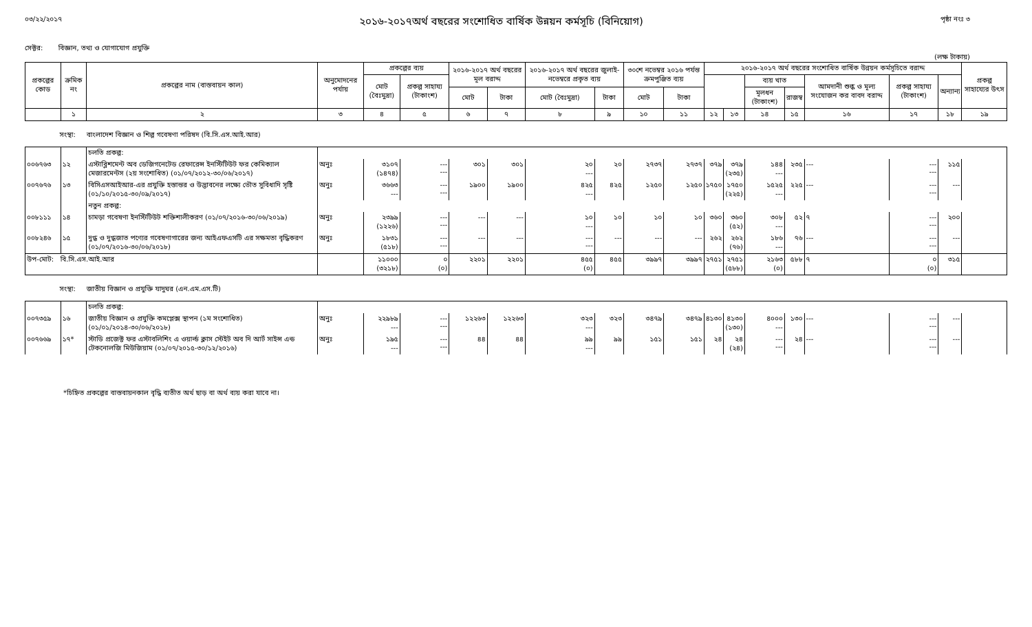০৩/২২/২০১৭
২০১৬-২০১৭অর্থ বছরের সংশোধিত বার্ষিক উন্নয়ন কর্মসূচি (বিনিয়োগ)
পৃষ্ঠা নংঃ ৩
সেক্টর: বিজ্ঞান, তথ্য ও যোগাযোগ প্রযুক্তি
(লক্ষ টাকায়)
| প্রকল্পের কোড | ক্রমিক নং | প্রকল্পের নাম (বাস্তবায়ন কাল) | অনুমোদনের পর্যায় | প্রকল্পের ব্যয় | | ২০১৬-২০১৭ অর্থ বছরের মূল বরাদ্দ | | ২০১৬-২০১৭ অর্থ বছরের জুলাই-নভেম্বরে প্রকৃত ব্যয় | | ৩০শে নভেম্বর ২০১৬ পর্যন্ত ক্রমপুঞ্জিত ব্যয় | | ২০১৬-২০১৭ অর্থ বছরের সংশোধিত বার্ষিক উন্নয়ন কর্মসূচিতে বরাদ্দ | | | | | | | প্রকল্প সাহায্যের উৎস |
| --- | --- | --- | --- | --- | --- | --- | --- | --- | --- | --- | --- | --- | --- | --- | --- | --- | --- | --- | --- |
| | | | | মোট (বৈঃমুদ্রা) | প্রকল্প সাহায্য (টাকাংশ) | | | | | | | | | ব্যয় খাত | | আমদানী শুল্ক ও মূল্য সংযোজন কর বাবদ বরাদ্দ | প্রকল্প সাহায্য (টাকাংশ) | অন্যান্য | |
| | | | | | | মোট | টাকা | মোট (বৈঃমুদ্রা) | টাকা | মোট | টাকা | | | মূলধন (টাকাংশ) | রাজস্ব | | | | |
| | ১ | ২ | ৩ | ৪ | ৫ | ৬ | ৭ | ৮ | ৯ | ১০ | ১১ | ১২ | ১৩ | ১৪ | ১৫ | ১৬ | ১৭ | ১৮ | ১৯ |
| সংস্থা: বাংলাদেশ বিজ্ঞান ও শিল্প গবেষণা পরিষদ (বি.সি.এস.আই.আর) | | | | | | | | | | | | | | | | | | | |
| | | চলতি প্রকল্প: | | | | | | | | | | | | | | | | | |
| ০০৬৭৬৩ | ১২ | এস্টাব্লিশমেন্ট অব ডেজিগনেটেড রেফারেন্স ইনস্টিটিউট ফর কেমিক্যাল মেজারমেন্টস (২য় সংশোধিত) (০১/০৭/২০১২-৩০/০৬/২০১৭) | অনুঃ | ৩১০৭ (১৪৭৪) | --- --- | ৩০১ | ৩০১ | ২০ --- | ২০ | ২৭৩৭ | ২৭৩৭ | ৩৭৯ | ৩৭৯ (২৩৫) | ১৪৪ --- | ২৩৫ | --- | --- --- | ১১৫ | |
| ০০৭৬৭৬ | ১৩ | বিসিএসআইআর-এর প্রযুক্তি হস্তান্তর ও উদ্ভাবনের লক্ষ্যে ভৌত সুবিধাদি সৃষ্টি (০১/১০/২০১৫-৩০/০৯/২০১৭) | অনুঃ | ৩৬৬৩ --- | --- --- | ১৯০০ | ১৯০০ | ৪২৫ --- | ৪২৫ | ১২৫০ | ১২৫০ | ১৭৫০ | ১৭৫০ (২২৫) | ১৫২৫ --- | ২২৫ | --- | --- --- | --- | |
| | | নতুন প্রকল্প: | | | | | | | | | | | | | | | | | |
| ০০৮১১১ | ১৪ | চামড়া গবেষণা ইনস্টিটিউট শক্তিশালীকরণ (০১/০৭/২০১৬-৩০/০৬/২০১৯) | অনুঃ | ২৩৯৯ (১২২৬) | --- --- | --- | --- | ১০ --- | ১০ | ১০ | ১০ | ৩৬০ | ৩৬০ (৫২) | ৩০৮ --- | ৫২ | ৭ | --- --- | ২০০ | |
| ০০৮২৪৬ | ১৫ | দুগ্ধ ও দুগ্ধজাত পণ্যের গবেষণাগারের জন্য আইএফএসটি এর সক্ষমতা বৃদ্ধিকরণ (০১/০৭/২০১৬-৩০/০৬/২০১৮) | অনুঃ | ১৮৩১ (৫১৮) | --- --- | --- | --- | --- --- | --- | --- | --- | ২৬২ | ২৬২ (৭৬) | ১৮৬ --- | ৭৬ | --- | --- --- | --- | |
| উপ-মোট: বি.সি.এস.আই.আর | | | | ১১০০০ (৩২১৮) | ০ (০) | ২২০১ | ২২০১ | ৪৫৫ (০) | ৪৫৫ | ৩৯৯৭ | ৩৯৯৭ | ২৭৫১ | ২৭৫১ (৫৮৮) | ২১৬৩ (০) | ৫৮৮ | ৭ | ০ (০) | ৩১৫ | |
| সংস্থা: জাতীয় বিজ্ঞান ও প্রযুক্তি যাদুঘর (এন.এম.এস.টি) | | | | | | | | | | | | | | | | | | | |
| | | চলতি প্রকল্প: | | | | | | | | | | | | | | | | | |
| ০০৭৩৫৯ | ১৬ | জাতীয় বিজ্ঞান ও প্রযুক্তি কমপ্লেক্স স্থাপন (১ম সংশোধিত) (০১/০১/২০১৪-৩০/০৬/২০১৮) | অনুঃ | ২২৯৮৯ --- | --- --- | ১২২৬৩ | ১২২৬৩ | ৩২৩ --- | ৩২৩ | ৩৪৭৯ | ৩৪৭৯ | ৪১৩০ | ৪১৩০ (১৩০) | ৪০০০ --- | ১৩০ | --- | --- --- | --- | |
| ০০৭৬৬৯ | ১৭* | স্টাডি প্রজেক্ট ফর এস্টাবলিশিং এ ওয়ার্ল্ড ক্লাস স্টেইট অব দি আর্ট সাইন্স এন্ড টেকনোলজি মিউজিয়াম (০১/০৭/২০১৫-৩০/১২/২০১৬) | অনুঃ | ১৯৫ --- | --- --- | ৪৪ | ৪৪ | ৯৯ --- | ৯৯ | ১৫১ | ১৫১ | ২৪ | ২৪ (২৪) | --- --- | ২৪ | --- | --- --- | --- | |
*চিহ্নিত প্রকল্পের বাস্তবায়নকাল বৃদ্ধি ব্যতীত অর্থ ছাড় বা অর্থ ব্যয় করা যাবে না।